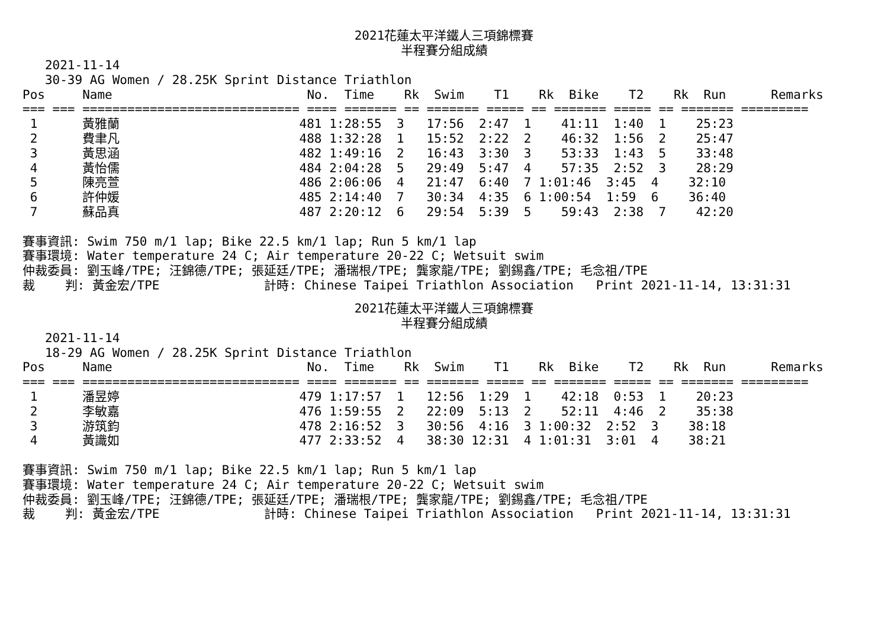2021花蓮太平洋鐵人三項錦標賽
半程賽分組成績
   2021-11-14
   30-39 AG Women / 28.25K Sprint Distance Triathlon
Pos     Name                          No.  Time    Rk  Swim    T1    Rk  Bike    T2    Rk  Run      Remarks
=== === ============================= ==== ======= == ======= ===== == ======= ===== == ======= =========
 1      黃雅蘭                        481 1:28:55  3   17:56  2:47  1    41:11  1:40  1    25:23
 2      費聿凡                        488 1:32:28  1   15:52  2:22  2    46:32  1:56  2    25:47
 3      黃思涵                        482 1:49:16  2   16:43  3:30  3    53:33  1:43  5    33:48
 4      黃怡儒                        484 2:04:28  5   29:49  5:47  4    57:35  2:52  3    28:29
 5      陳亮萱                        486 2:06:06  4   21:47  6:40  7 1:01:46  3:45  4    32:10
 6      許仲媛                        485 2:14:40  7   30:34  4:35  6 1:00:54  1:59  6    36:40
 7      蘇品真                        487 2:20:12  6   29:54  5:39  5    59:43  2:38  7    42:20

賽事資訊: Swim 750 m/1 lap; Bike 22.5 km/1 lap; Run 5 km/1 lap
賽事環境: Water temperature 24 C; Air temperature 20-22 C; Wetsuit swim
仲裁委員: 劉玉峰/TPE; 汪錦德/TPE; 張延廷/TPE; 潘瑞根/TPE; 龔家龍/TPE; 劉錫鑫/TPE; 毛念祖/TPE
裁    判: 黃金宏/TPE              計時: Chinese Taipei Triathlon Association   Print 2021-11-14, 13:31:31
2021花蓮太平洋鐵人三項錦標賽
半程賽分組成績
   2021-11-14
   18-29 AG Women / 28.25K Sprint Distance Triathlon
Pos     Name                          No.  Time    Rk  Swim    T1    Rk  Bike    T2    Rk  Run      Remarks
=== === ============================= ==== ======= == ======= ===== == ======= ===== == ======= =========
 1      潘昱婷                        479 1:17:57  1   12:56  1:29  1    42:18  0:53  1    20:23
 2      李敏嘉                        476 1:59:55  2   22:09  5:13  2    52:11  4:46  2    35:38
 3      游筑鈞                        478 2:16:52  3   30:56  4:16  3 1:00:32  2:52  3    38:18
 4      黃識如                        477 2:33:52  4   38:30 12:31  4 1:01:31  3:01  4    38:21

賽事資訊: Swim 750 m/1 lap; Bike 22.5 km/1 lap; Run 5 km/1 lap
賽事環境: Water temperature 24 C; Air temperature 20-22 C; Wetsuit swim
仲裁委員: 劉玉峰/TPE; 汪錦德/TPE; 張延廷/TPE; 潘瑞根/TPE; 龔家龍/TPE; 劉錫鑫/TPE; 毛念祖/TPE
裁    判: 黃金宏/TPE              計時: Chinese Taipei Triathlon Association   Print 2021-11-14, 13:31:31